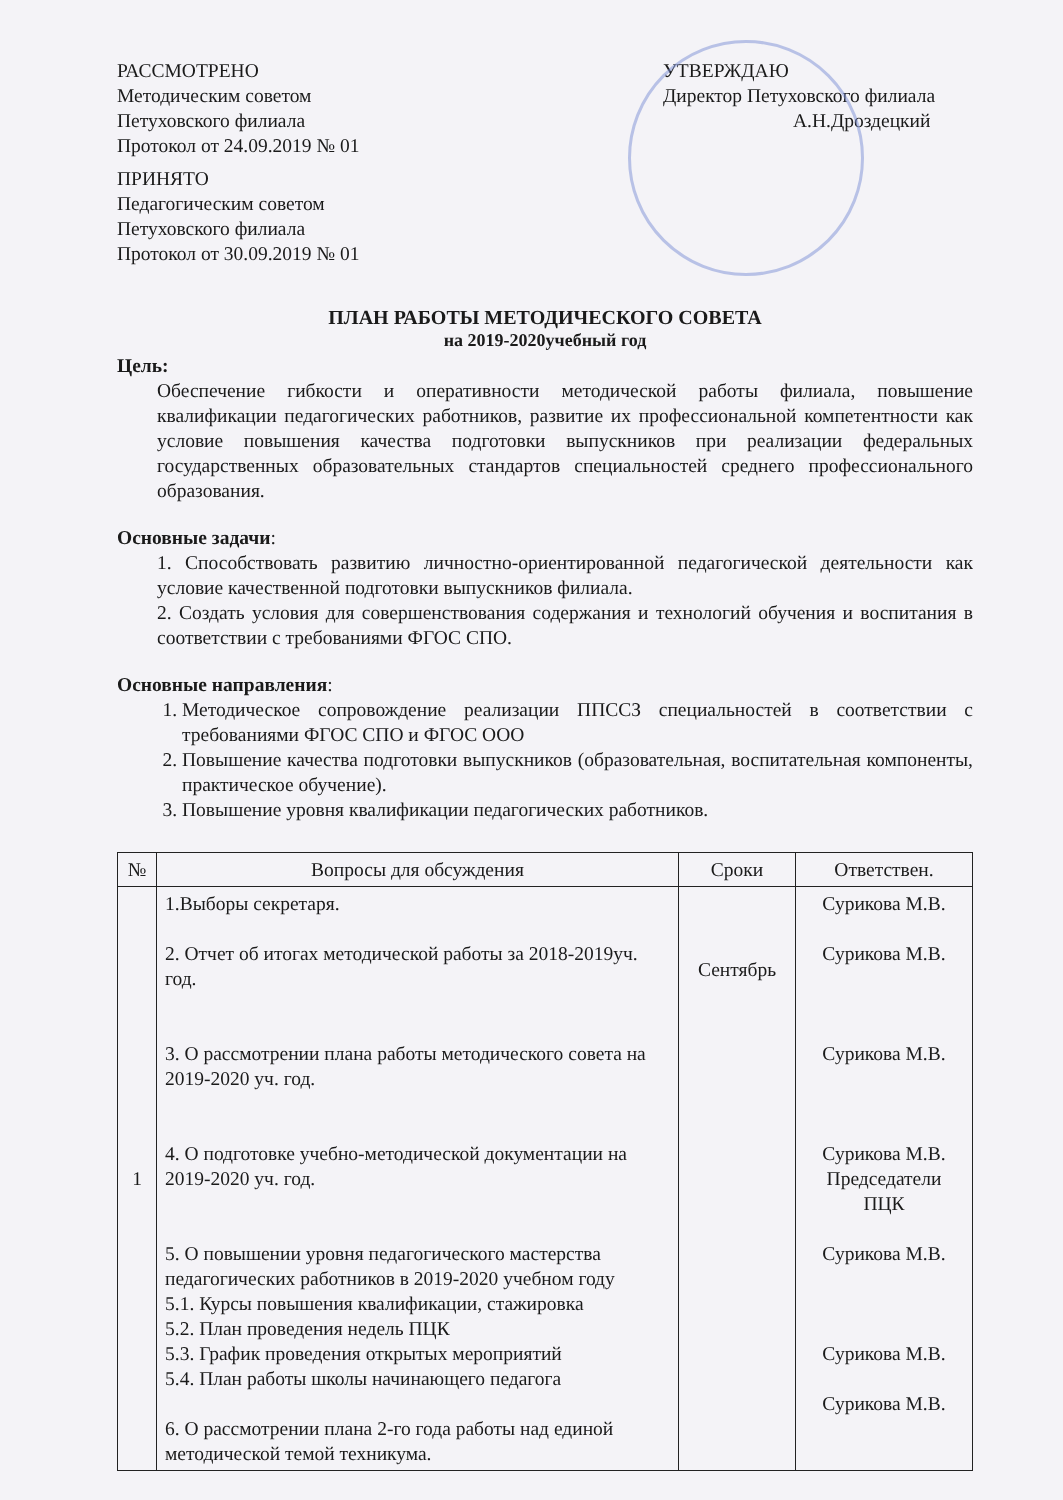РАССМОТРЕНО
Методическим советом
Петуховского филиала
Протокол от 24.09.2019 № 01
ПРИНЯТО
Педагогическим советом
Петуховского филиала
Протокол от 30.09.2019 № 01
УТВЕРЖДАЮ
Директор Петуховского филиала
А.Н.Дроздецкий
ПЛАН РАБОТЫ МЕТОДИЧЕСКОГО СОВЕТА
на 2019-2020учебный год
Цель:
Обеспечение гибкости и оперативности методической работы филиала, повышение квалификации педагогических работников, развитие их профессиональной компетентности как условие повышения качества подготовки выпускников при реализации федеральных государственных образовательных стандартов специальностей среднего профессионального образования.
Основные задачи:
1. Способствовать развитию личностно-ориентированной педагогической деятельности как условие качественной подготовки выпускников филиала.
2. Создать условия для совершенствования содержания и технологий обучения и воспитания в соответствии с требованиями ФГОС СПО.
Основные направления:
1. Методическое сопровождение реализации ППССЗ специальностей в соответствии с требованиями ФГОС СПО и ФГОС ООО
2. Повышение качества подготовки выпускников (образовательная, воспитательная компоненты, практическое обучение).
3. Повышение уровня квалификации педагогических работников.
| № | Вопросы для обсуждения | Сроки | Ответствен. |
| --- | --- | --- | --- |
| 1 | 1.Выборы секретаря. 2. Отчет об итогах методической работы за 2018-2019уч. год. 3. О рассмотрении плана работы методического совета на 2019-2020 уч. год. 4. О подготовке учебно-методической документации на 2019-2020 уч. год. 5. О повышении уровня педагогического мастерства педагогических работников в 2019-2020 учебном году 5.1. Курсы повышения квалификации, стажировка 5.2. План проведения недель ПЦК 5.3. График проведения открытых мероприятий 5.4. План работы школы начинающего педагога 6. О рассмотрении плана 2-го года работы над единой методической темой техникума. | Сентябрь | Сурикова М.В. Сурикова М.В. Сурикова М.В. Сурикова М.В. Председатели ПЦК Сурикова М.В. Сурикова М.В. Сурикова М.В. |